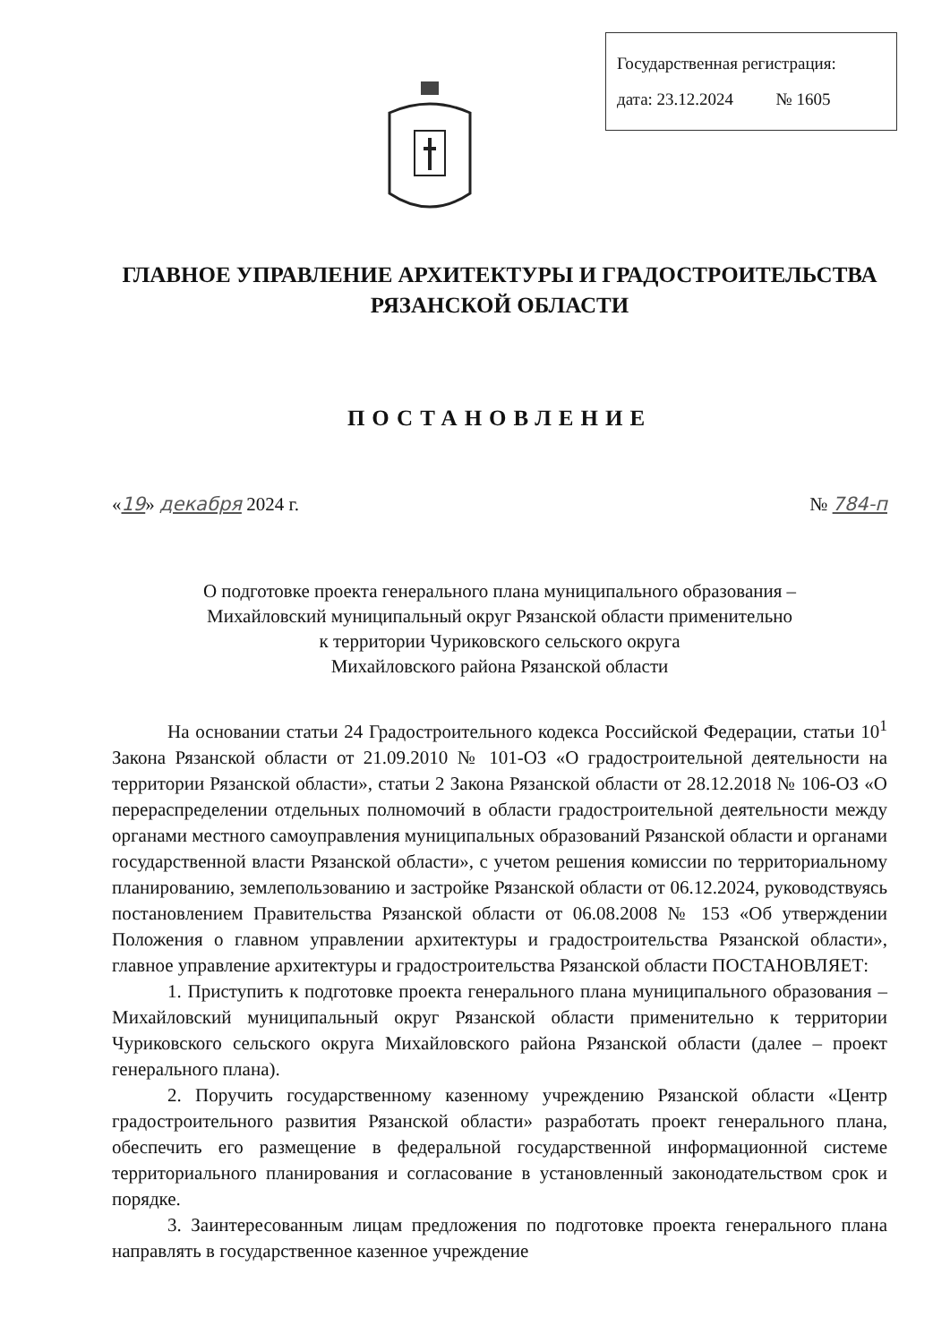Государственная регистрация:
дата: 23.12.2024 № 1605
ГЛАВНОЕ УПРАВЛЕНИЕ АРХИТЕКТУРЫ И ГРАДОСТРОИТЕЛЬСТВА
РЯЗАНСКОЙ ОБЛАСТИ
ПОСТАНОВЛЕНИЕ
«19» декабря 2024 г. № 784-п
О подготовке проекта генерального плана муниципального образования –
Михайловский муниципальный округ Рязанской области применительно
к территории Чуриковского сельского округа
Михайловского района Рязанской области
На основании статьи 24 Градостроительного кодекса Российской Федерации, статьи 10<sup>1</sup> Закона Рязанской области от 21.09.2010 № 101-ОЗ «О градостроительной деятельности на территории Рязанской области», статьи 2 Закона Рязанской области от 28.12.2018 № 106-ОЗ «О перераспределении отдельных полномочий в области градостроительной деятельности между органами местного самоуправления муниципальных образований Рязанской области и органами государственной власти Рязанской области», с учетом решения комиссии по территориальному планированию, землепользованию и застройке Рязанской области от 06.12.2024, руководствуясь постановлением Правительства Рязанской области от 06.08.2008 № 153 «Об утверждении Положения о главном управлении архитектуры и градостроительства Рязанской области», главное управление архитектуры и градостроительства Рязанской области ПОСТАНОВЛЯЕТ:
1. Приступить к подготовке проекта генерального плана муниципального образования – Михайловский муниципальный округ Рязанской области применительно к территории Чуриковского сельского округа Михайловского района Рязанской области (далее – проект генерального плана).
2. Поручить государственному казенному учреждению Рязанской области «Центр градостроительного развития Рязанской области» разработать проект генерального плана, обеспечить его размещение в федеральной государственной информационной системе территориального планирования и согласование в установленный законодательством срок и порядке.
3. Заинтересованным лицам предложения по подготовке проекта генерального плана направлять в государственное казенное учреждение